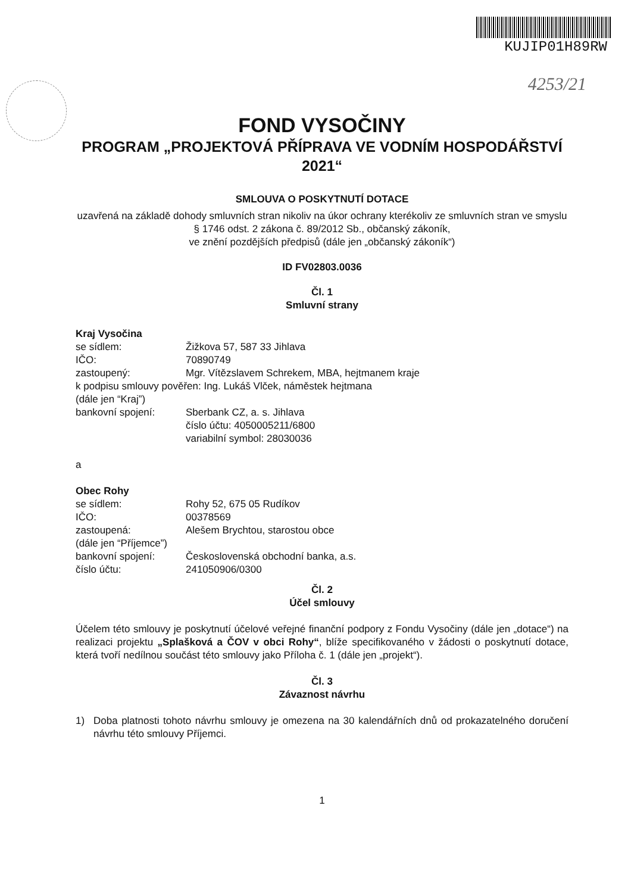KUJIP01H89RW
4253/21
FOND VYSOČINY
PROGRAM „PROJEKTOVÁ PŘÍPRAVA VE VODNÍM HOSPODÁŘSTVÍ 2021“
SMLOUVA O POSKYTNUTÍ DOTACE
uzavřená na základě dohody smluvních stran nikoliv na úkor ochrany kterékoliv ze smluvních stran ve smyslu § 1746 odst. 2 zákona č. 89/2012 Sb., občanský zákoník,
ve znění pozdějších předpisů (dále jen „občanský zákoník“)
ID FV02803.0036
Čl. 1
Smluvní strany
Kraj Vysočina
se sídlem: Žižkova 57, 587 33 Jihlava
IČO: 70890749
zastoupený: Mgr. Vítězslavem Schrekem, MBA, hejtmanem kraje
k podpisu smlouvy pověřen: Ing. Lukáš Vlček, náměstek hejtmana
(dále jen “Kraj”)
bankovní spojení: Sberbank CZ, a. s. Jihlava
číslo účtu: 4050005211/6800
variabilní symbol: 28030036
a
Obec Rohy
se sídlem: Rohy 52, 675 05 Rudíkov
IČO: 00378569
zastoupená: Alešem Brychtou, starostou obce
(dále jen “Příjemce”)
bankovní spojení: Československá obchodní banka, a.s.
číslo účtu: 241050906/0300
Čl. 2
Účel smlouvy
Účelem této smlouvy je poskytnutí účelové veřejné finanční podpory z Fondu Vysočiny (dále jen „dotace“) na realizaci projektu „Splašková a ČOV v obci Rohy“, blíže specifikovaného v žádosti o poskytnutí dotace, která tvoří nedílnou součást této smlouvy jako Příloha č. 1 (dále jen „projekt“).
Čl. 3
Závaznost návrhu
1) Doba platnosti tohoto návrhu smlouvy je omezena na 30 kalendářních dnů od prokazatelného doručení návrhu této smlouvy Příjemci.
1